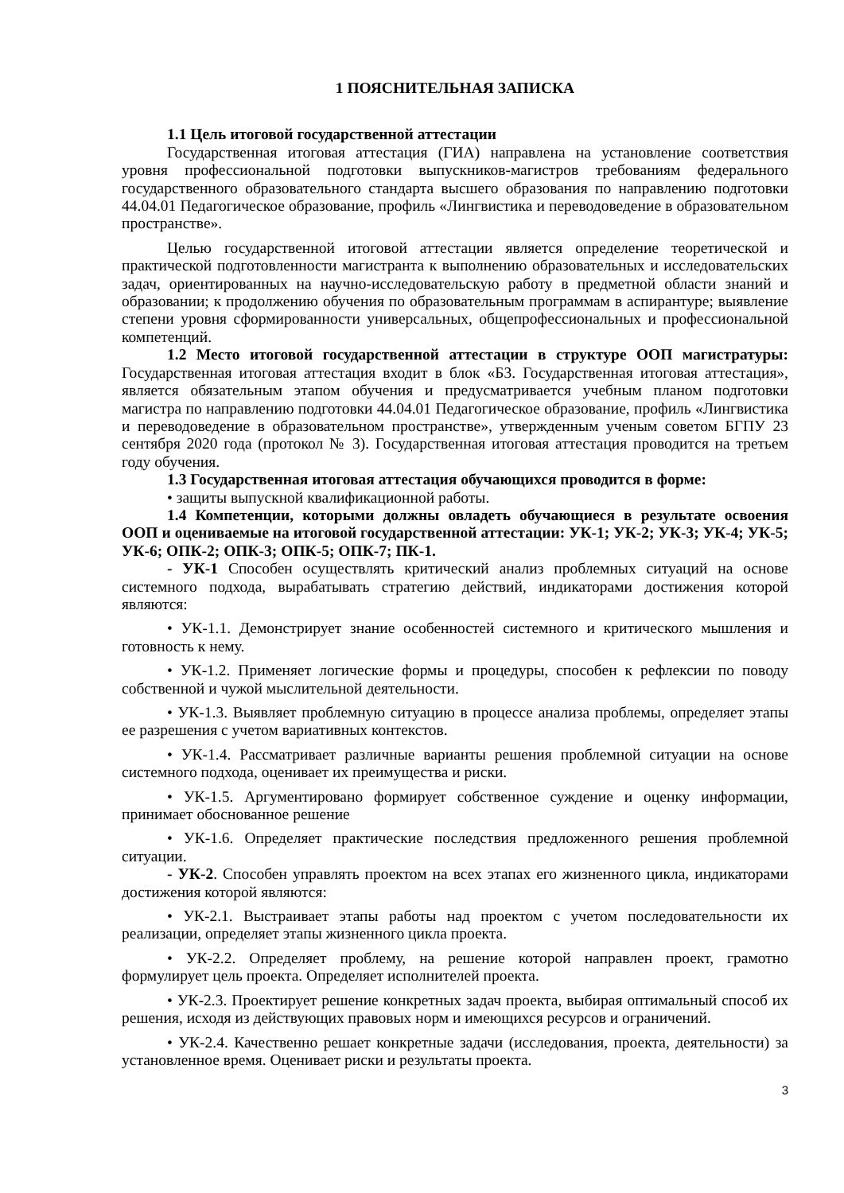1 ПОЯСНИТЕЛЬНАЯ ЗАПИСКА
1.1 Цель итоговой государственной аттестации
Государственная итоговая аттестация (ГИА) направлена на установление соответствия уровня профессиональной подготовки выпускников-магистров требованиям федерального государственного образовательного стандарта высшего образования по направлению подготовки 44.04.01 Педагогическое образование, профиль «Лингвистика и переводоведение в образовательном пространстве».
Целью государственной итоговой аттестации является определение теоретической и практической подготовленности магистранта к выполнению образовательных и исследовательских задач, ориентированных на научно-исследовательскую работу в предметной области знаний и образовании; к продолжению обучения по образовательным программам в аспирантуре; выявление степени уровня сформированности универсальных, общепрофессиональных и профессиональной компетенций.
1.2 Место итоговой государственной аттестации в структуре ООП магистратуры: Государственная итоговая аттестация входит в блок «Б3. Государственная итоговая аттестация», является обязательным этапом обучения и предусматривается учебным планом подготовки магистра по направлению подготовки 44.04.01 Педагогическое образование, профиль «Лингвистика и переводоведение в образовательном пространстве», утвержденным ученым советом БГПУ 23 сентября 2020 года (протокол № 3). Государственная итоговая аттестация проводится на третьем году обучения.
1.3 Государственная итоговая аттестация обучающихся проводится в форме:
• защиты выпускной квалификационной работы.
1.4 Компетенции, которыми должны овладеть обучающиеся в результате освоения ООП и оцениваемые на итоговой государственной аттестации: УК-1; УК-2; УК-3; УК-4; УК-5; УК-6; ОПК-2; ОПК-3; ОПК-5; ОПК-7; ПК-1.
- УК-1 Способен осуществлять критический анализ проблемных ситуаций на основе системного подхода, вырабатывать стратегию действий, индикаторами достижения которой являются:
• УК-1.1. Демонстрирует знание особенностей системного и критического мышления и готовность к нему.
• УК-1.2. Применяет логические формы и процедуры, способен к рефлексии по поводу собственной и чужой мыслительной деятельности.
• УК-1.3. Выявляет проблемную ситуацию в процессе анализа проблемы, определяет этапы ее разрешения с учетом вариативных контекстов.
• УК-1.4. Рассматривает различные варианты решения проблемной ситуации на основе системного подхода, оценивает их преимущества и риски.
• УК-1.5. Аргументировано формирует собственное суждение и оценку информации, принимает обоснованное решение
• УК-1.6. Определяет практические последствия предложенного решения проблемной ситуации.
- УК-2. Способен управлять проектом на всех этапах его жизненного цикла, индикаторами достижения которой являются:
• УК-2.1. Выстраивает этапы работы над проектом с учетом последовательности их реализации, определяет этапы жизненного цикла проекта.
• УК-2.2. Определяет проблему, на решение которой направлен проект, грамотно формулирует цель проекта. Определяет исполнителей проекта.
• УК-2.3. Проектирует решение конкретных задач проекта, выбирая оптимальный способ их решения, исходя из действующих правовых норм и имеющихся ресурсов и ограничений.
• УК-2.4. Качественно решает конкретные задачи (исследования, проекта, деятельности) за установленное время. Оценивает риски и результаты проекта.
3